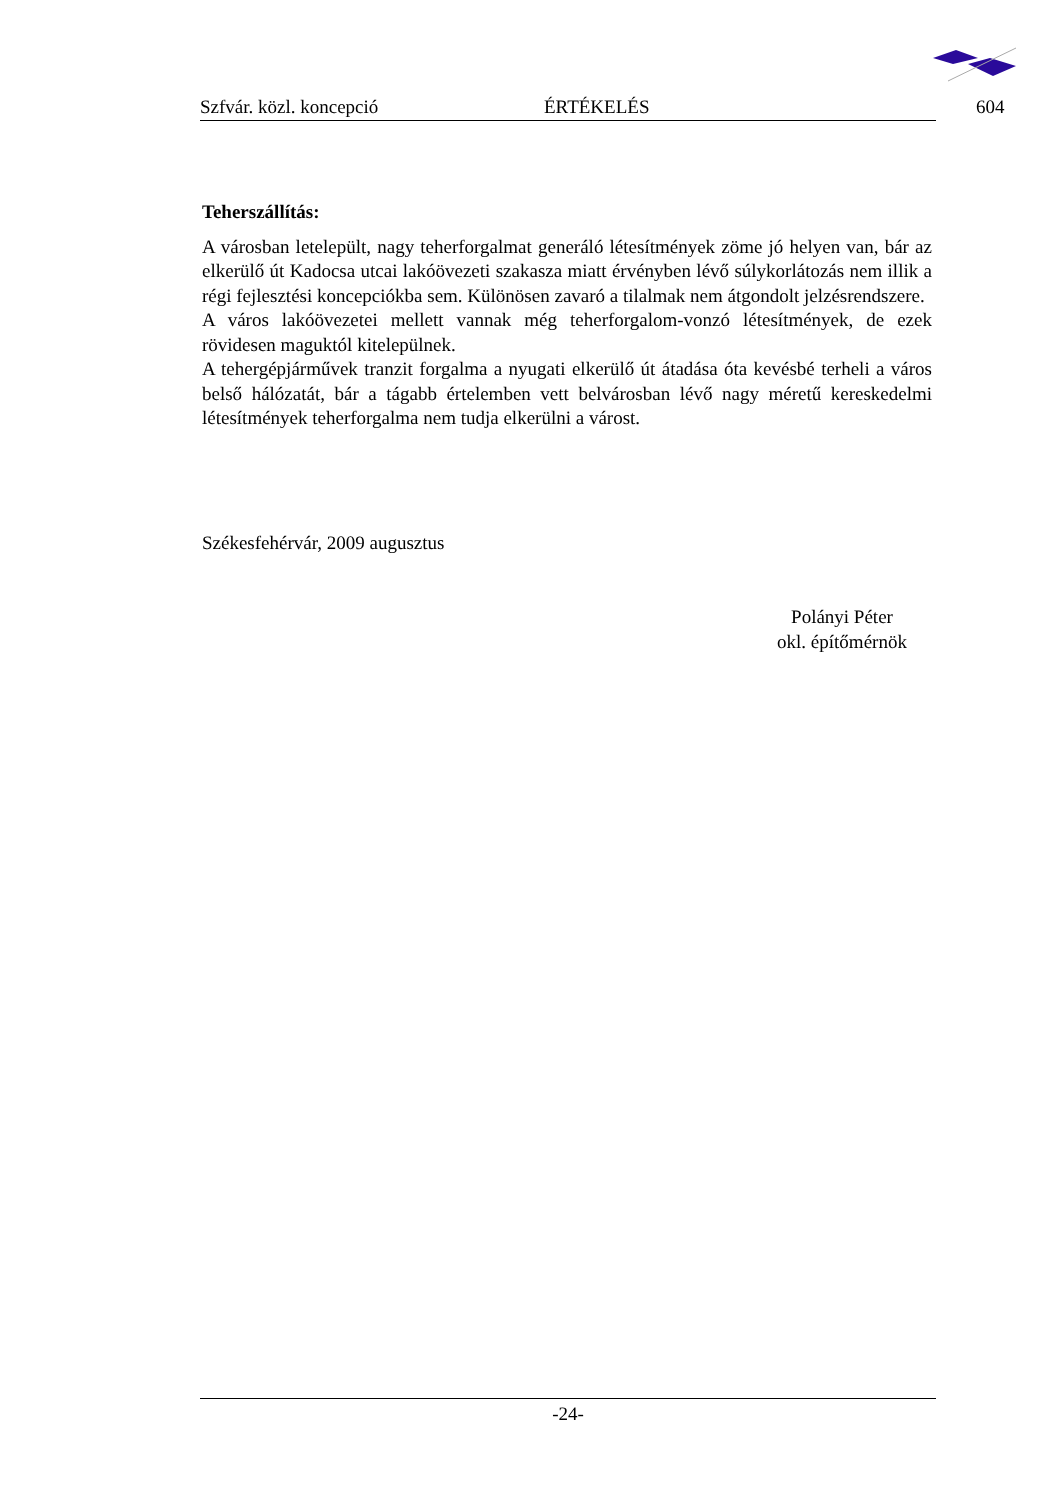Szfvár. közl. koncepció ÉRTÉKELÉS 604
Teherszállítás:
A városban letelepült, nagy teherforgalmat generáló létesítmények zöme jó helyen van, bár az elkerülő út Kadocsa utcai lakóövezeti szakasza miatt érvényben lévő súlykorlátozás nem illik a régi fejlesztési koncepciókba sem. Különösen zavaró a tilalmak nem átgondolt jelzésrendszere.
A város lakóövezetei mellett vannak még teherforgalom-vonzó létesítmények, de ezek rövidesen maguktól kitelepülnek.
A tehergépjárművek tranzit forgalma a nyugati elkerülő út átadása óta kevésbé terheli a város belső hálózatát, bár a tágabb értelemben vett belvárosban lévő nagy méretű kereskedelmi létesítmények teherforgalma nem tudja elkerülni a várost.
Székesfehérvár, 2009 augusztus
Polányi Péter
okl. építőmérnök
-24-